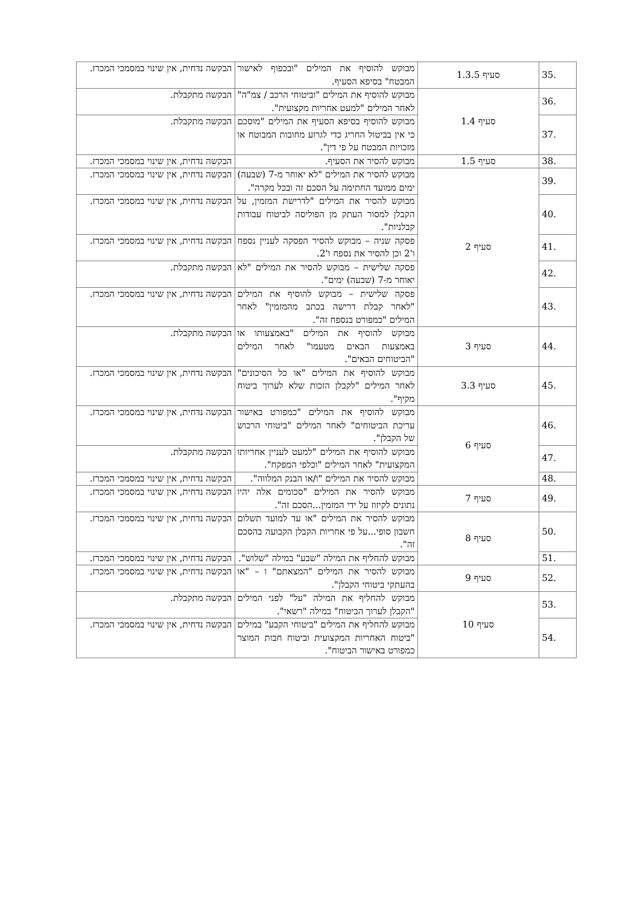| .35 | סעיף 1.3.5 | מבוקש להוסיף את המילים "ובכפוף לאישור המבטח" בסיפא הסעיף. | הבקשה נדחית, אין שינוי במסמכי המכרז. |
| .36 | סעיף 1.4 | מבוקש להוסיף את המילים "וביטוחי הרכב / צמ"ה" לאחר המילים "למעט אחריות מקצועית". | הבקשה מתקבלת. |
| .37 | | מבוקש להוסיף בסיפא הסעיף את המילים "מוסכם כי אין בביטול החריג כדי לגרוע מחובות המבוטח או מזכויות המבטח על פי דין". | הבקשה מתקבלת. |
| .38 | סעיף 1.5 | מבוקש להסיר את הסעיף. | הבקשה נדחית, אין שינוי במסמכי המכרז. |
| .39 | סעיף 2 | מבוקש להסיר את המילים "לא יאוחר מ-7 (שבעה) ימים ממועד החתימה על הסכם זה ובכל מקרה". | הבקשה נדחית, אין שינוי במסמכי המכרז. |
| .40 | | מבוקש להסיר את המילים "לדרישת המזמין, על הקבלן למסור העתק מן הפוליסה לביטוח עבודות קבלניות". | הבקשה נדחית, אין שינוי במסמכי המכרז. |
| .41 | | פסקה שניה – מבוקש להסיר הפסקה לעניין נספח ו'2 וכן להסיר את נספח ו'2. | הבקשה נדחית, אין שינוי במסמכי המכרז. |
| .42 | | פסקה שלישית – מבוקש להסיר את המילים "לא יאוחר מ-7 (שבעה) ימים". | הבקשה מתקבלת. |
| .43 | | פסקה שלישית – מבוקש להוסיף את המילים "לאחר קבלת דרישה בכתב מהמזמין" לאחר המילים "כמפורט בנספח זה". | הבקשה נדחית, אין שינוי במסמכי המכרז. |
| .44 | סעיף 3 | מבוקש להוסיף את המילים "באמצעותו או באמצעות הבאים מטעמו" לאחר המילים "הביטוחים הבאים". | הבקשה מתקבלת. |
| .45 | סעיף 3.3 | מבוקש להוסיף את המילים "או כל הסיכונים" לאחר המילים "לקבלן הזכות שלא לערוך ביטוח מקיף". | הבקשה נדחית, אין שינוי במסמכי המכרז. |
| .46 | סעיף 6 | מבוקש להוסיף את המילים "כמפורט באישור עריכת הביטוחים" לאחר המילים "ביטוחי הרכוש של הקבלן". | הבקשה נדחית, אין שינוי במסמכי המכרז. |
| .47 | | מבוקש להוסיף את המילים "למעט לעניין אחריותו המקצועית" לאחר המילים "וכלפי המפקח". | הבקשה מתקבלת. |
| .48 | | מבוקש להסיר את המילים "ו/או הבנק המלווה". | הבקשה נדחית, אין שינוי במסמכי המכרז. |
| .49 | סעיף 7 | מבוקש להסיר את המילים "סכומים אלה יהיו נתונים לקיזוז על ידי המזמין...הסכם זה". | הבקשה נדחית, אין שינוי במסמכי המכרז. |
| .50 | סעיף 8 | מבוקש להסיר את המילים "או עד למועד תשלום חשבון סופי...על פי אחריות הקבלן הקבועה בהסכם זה". | הבקשה נדחית, אין שינוי במסמכי המכרז. |
| .51 | | מבוקש להחליף את המילה "שבע" במילה "שלוש". | הבקשה נדחית, אין שינוי במסמכי המכרז. |
| .52 | סעיף 9 | מבוקש להסיר את המילים "המצאתם" ו – "או בהעתקי ביטוחי הקבלן". | הבקשה נדחית, אין שינוי במסמכי המכרז. |
| .53 | סעיף 10 | מבוקש להחליף את המילה "על" לפני המילים "הקבלן לערוך הביטוח" במילה "רשאי". | הבקשה מתקבלת. |
| .54 | | מבוקש להחליף את המילים "ביטוחי הקבע" במילים "ביטוח האחריות המקצועית וביטוח חבות המוצר כמפורט באישור הביטוח". | הבקשה נדחית, אין שינוי במסמכי המכרז. |